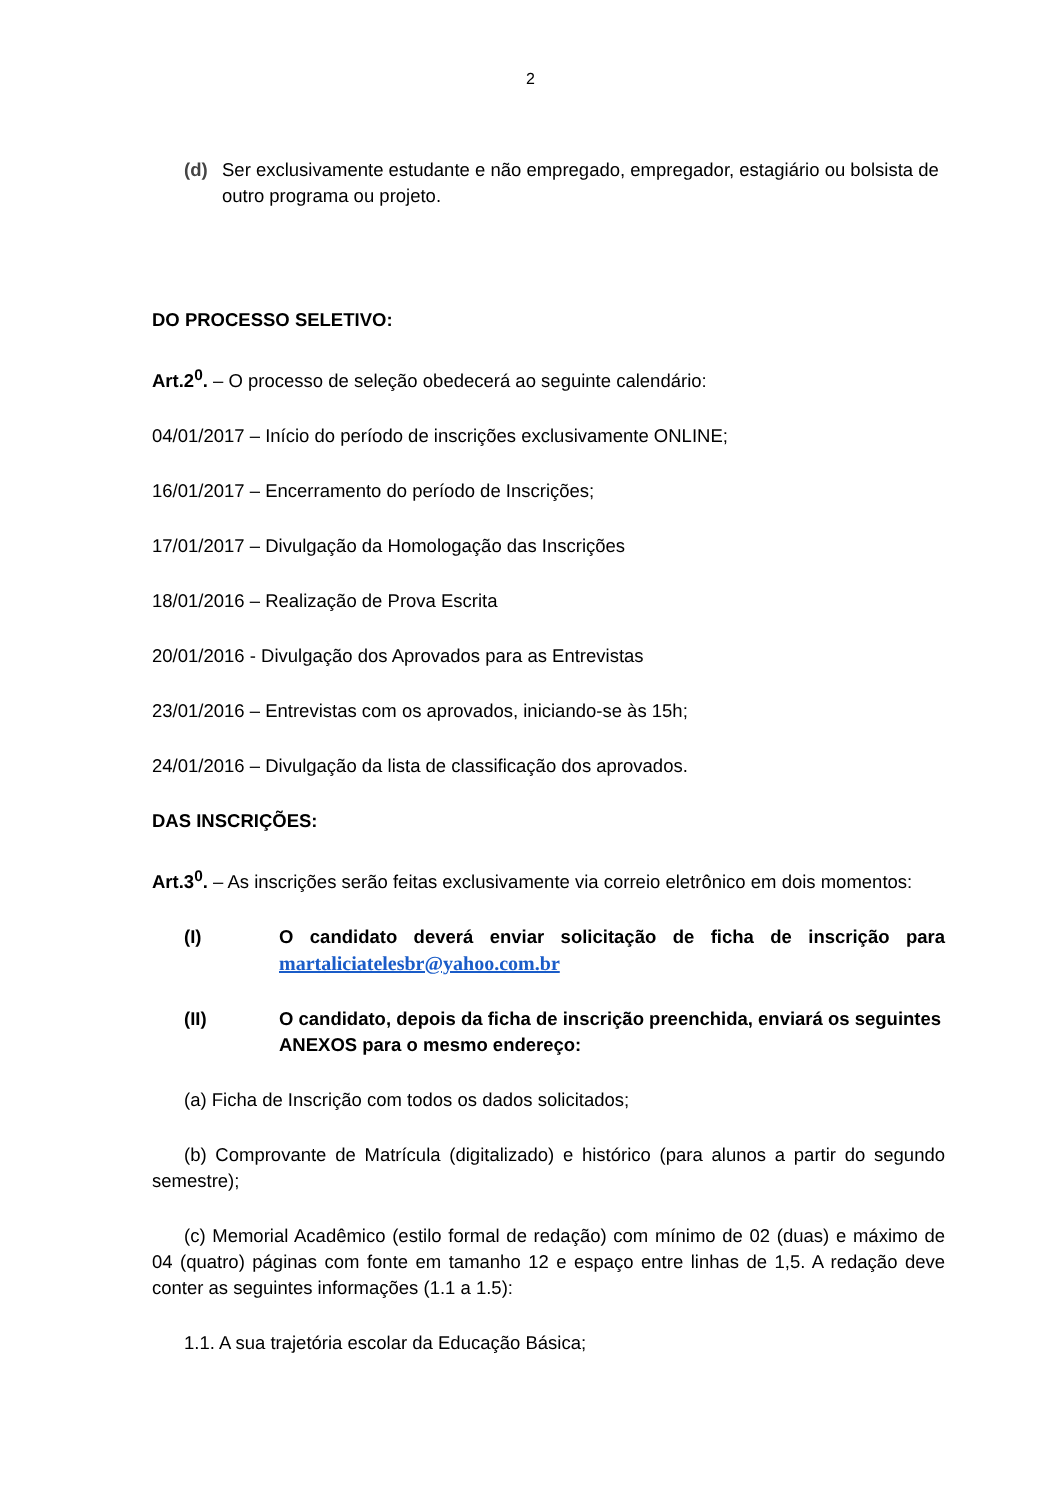2
(d) Ser exclusivamente estudante e não empregado, empregador, estagiário ou bolsista de outro programa ou projeto.
DO PROCESSO SELETIVO:
Art.2<sup>0</sup>. – O processo de seleção obedecerá ao seguinte calendário:
04/01/2017 – Início do período de inscrições exclusivamente ONLINE;
16/01/2017 – Encerramento do período de Inscrições;
17/01/2017 – Divulgação da Homologação das Inscrições
18/01/2016 – Realização de Prova Escrita
20/01/2016 - Divulgação dos Aprovados para as Entrevistas
23/01/2016 – Entrevistas com os aprovados, iniciando-se às 15h;
24/01/2016 – Divulgação da lista de classificação dos aprovados.
DAS INSCRIÇÕES:
Art.3<sup>0</sup>. – As inscrições serão feitas exclusivamente via correio eletrônico em dois momentos:
(I) O candidato deverá enviar solicitação de ficha de inscrição para martaliciatelesbr@yahoo.com.br
(II) O candidato, depois da ficha de inscrição preenchida, enviará os seguintes ANEXOS para o mesmo endereço:
(a) Ficha de Inscrição com todos os dados solicitados;
(b) Comprovante de Matrícula (digitalizado) e histórico (para alunos a partir do segundo semestre);
(c) Memorial Acadêmico (estilo formal de redação) com mínimo de 02 (duas) e máximo de 04 (quatro) páginas com fonte em tamanho 12 e espaço entre linhas de 1,5. A redação deve conter as seguintes informações (1.1 a 1.5):
1.1. A sua trajetória escolar da Educação Básica;